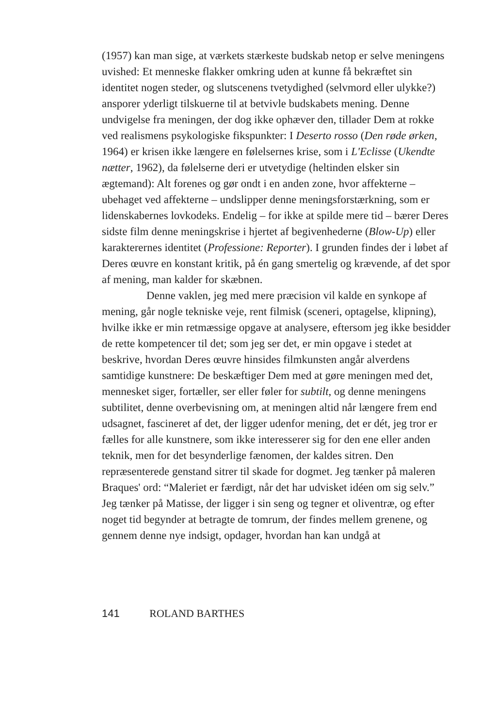(1957) kan man sige, at værkets stærkeste budskab netop er selve meningens uvished: Et menneske flakker omkring uden at kunne få bekræftet sin identitet nogen steder, og slutscenens tvetydighed (selvmord eller ulykke?) ansporer yderligt tilskuerne til at betvivle budskabets mening. Denne undvigelse fra meningen, der dog ikke ophæver den, tillader Dem at rokke ved realismens psykologiske fikspunkter: I Deserto rosso (Den røde ørken, 1964) er krisen ikke længere en følelsernes krise, som i L'Eclisse (Ukendte nætter, 1962), da følelserne deri er utvetydige (heltinden elsker sin ægtemand): Alt forenes og gør ondt i en anden zone, hvor affekterne – ubehaget ved affekterne – undslipper denne meningsforstærkning, som er lidenskabernes lovkodeks. Endelig – for ikke at spilde mere tid – bærer Deres sidste film denne meningskrise i hjertet af begivenhederne (Blow-Up) eller karakterernes identitet (Professione: Reporter). I grunden findes der i løbet af Deres œuvre en konstant kritik, på én gang smertelig og krævende, af det spor af mening, man kalder for skæbnen.
Denne vaklen, jeg med mere præcision vil kalde en synkope af mening, går nogle tekniske veje, rent filmisk (sceneri, optagelse, klipning), hvilke ikke er min retmæssige opgave at analysere, eftersom jeg ikke besidder de rette kompetencer til det; som jeg ser det, er min opgave i stedet at beskrive, hvordan Deres œuvre hinsides filmkunsten angår alverdens samtidige kunstnere: De beskæftiger Dem med at gøre meningen med det, mennesket siger, fortæller, ser eller føler for subtilt, og denne meningens subtilitet, denne overbevisning om, at meningen altid når længere frem end udsagnet, fascineret af det, der ligger udenfor mening, det er dét, jeg tror er fælles for alle kunstnere, som ikke interesserer sig for den ene eller anden teknik, men for det besynderlige fænomen, der kaldes sitren. Den repræsenterede genstand sitrer til skade for dogmet. Jeg tænker på maleren Braques' ord: “Maleriet er færdigt, når det har udvisket idéen om sig selv.” Jeg tænker på Matisse, der ligger i sin seng og tegner et oliventræ, og efter noget tid begynder at betragte de tomrum, der findes mellem grenene, og gennem denne nye indsigt, opdager, hvordan han kan undgå at
141 ROLAND BARTHES